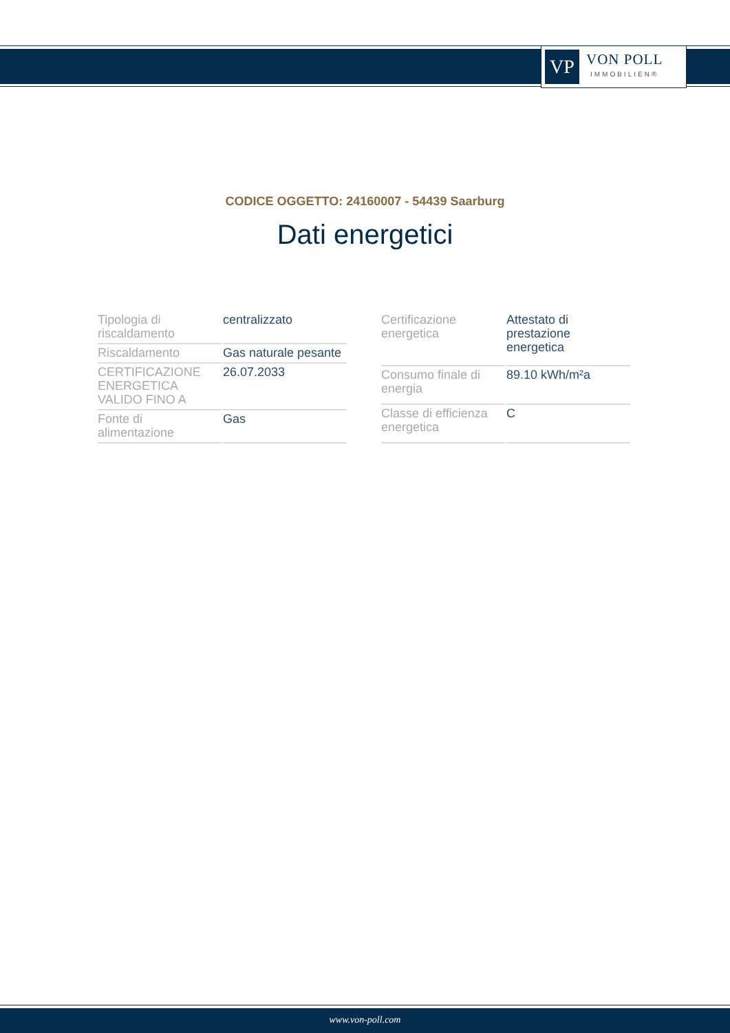VP
VON POLL
IMMOBILIEN®
CODICE OGGETTO: 24160007 - 54439 Saarburg
Dati energetici
| Tipologia di riscaldamento | centralizzato |
| Riscaldamento | Gas naturale pesante |
| CERTIFICAZIONE ENERGETICA VALIDO FINO A | 26.07.2033 |
| Fonte di alimentazione | Gas |
| Certificazione energetica | Attestato di prestazione energetica |
| Consumo finale di energia | 89.10 kWh/m²a |
| Classe di efficienza energetica | C |
www.von-poll.com